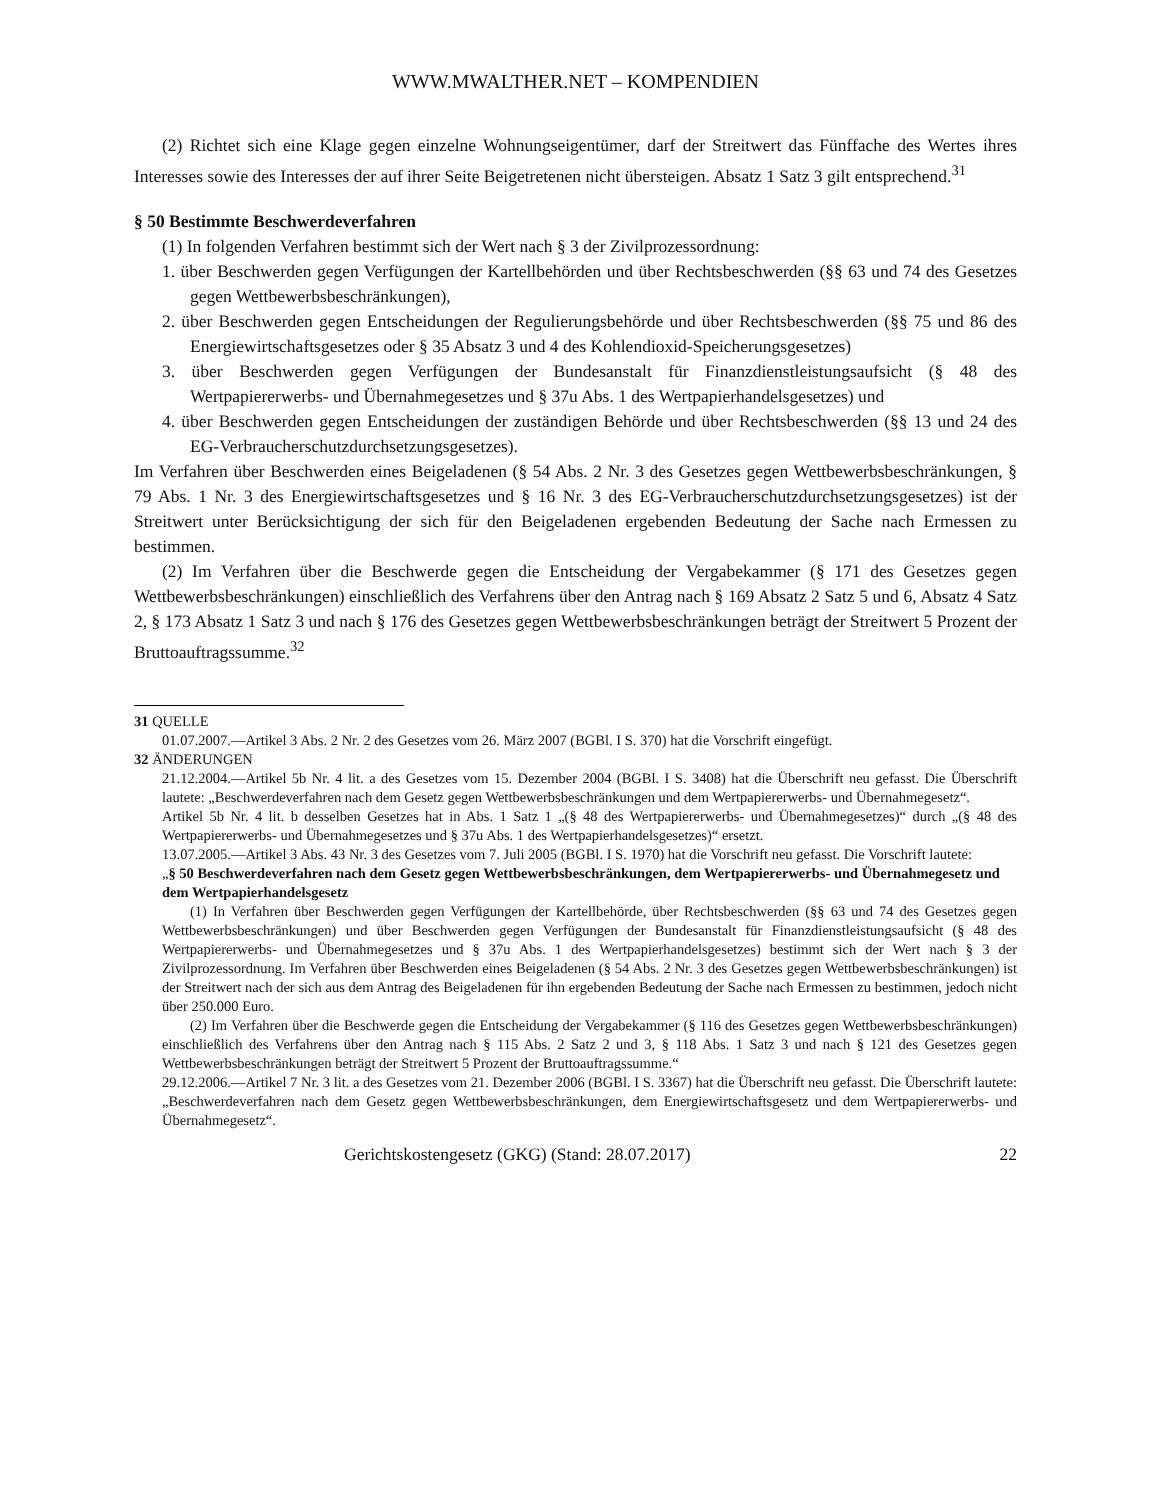WWW.MWALTHER.NET – KOMPENDIEN
(2) Richtet sich eine Klage gegen einzelne Wohnungseigentümer, darf der Streitwert das Fünffache des Wertes ihres Interesses sowie des Interesses der auf ihrer Seite Beigetretenen nicht übersteigen. Absatz 1 Satz 3 gilt entsprechend.<sup>31</sup>
§ 50 Bestimmte Beschwerdeverfahren
(1) In folgenden Verfahren bestimmt sich der Wert nach § 3 der Zivilprozessordnung:
1. über Beschwerden gegen Verfügungen der Kartellbehörden und über Rechtsbeschwerden (§§ 63 und 74 des Gesetzes gegen Wettbewerbsbeschränkungen),
2. über Beschwerden gegen Entscheidungen der Regulierungsbehörde und über Rechtsbeschwerden (§§ 75 und 86 des Energiewirtschaftsgesetzes oder § 35 Absatz 3 und 4 des Kohlendioxid-Speicherungsgesetzes)
3. über Beschwerden gegen Verfügungen der Bundesanstalt für Finanzdienstleistungsaufsicht (§ 48 des Wertpapiererwerbs- und Übernahmegesetzes und § 37u Abs. 1 des Wertpapierhandelsgesetzes) und
4. über Beschwerden gegen Entscheidungen der zuständigen Behörde und über Rechtsbeschwerden (§§ 13 und 24 des EG-Verbraucherschutzdurchsetzungsgesetzes).
Im Verfahren über Beschwerden eines Beigeladenen (§ 54 Abs. 2 Nr. 3 des Gesetzes gegen Wettbewerbsbeschränkungen, § 79 Abs. 1 Nr. 3 des Energiewirtschaftsgesetzes und § 16 Nr. 3 des EG-Verbraucherschutzdurchsetzungsgesetzes) ist der Streitwert unter Berücksichtigung der sich für den Beigeladenen ergebenden Bedeutung der Sache nach Ermessen zu bestimmen.
(2) Im Verfahren über die Beschwerde gegen die Entscheidung der Vergabekammer (§ 171 des Gesetzes gegen Wettbewerbsbeschränkungen) einschließlich des Verfahrens über den Antrag nach § 169 Absatz 2 Satz 5 und 6, Absatz 4 Satz 2, § 173 Absatz 1 Satz 3 und nach § 176 des Gesetzes gegen Wettbewerbsbeschränkungen beträgt der Streitwert 5 Prozent der Bruttoauftragssumme.<sup>32</sup>
31 QUELLE
01.07.2007.—Artikel 3 Abs. 2 Nr. 2 des Gesetzes vom 26. März 2007 (BGBl. I S. 370) hat die Vorschrift eingefügt.
32 ÄNDERUNGEN
21.12.2004.—Artikel 5b Nr. 4 lit. a des Gesetzes vom 15. Dezember 2004 (BGBl. I S. 3408) hat die Überschrift neu gefasst. Die Überschrift lautete: „Beschwerdeverfahren nach dem Gesetz gegen Wettbewerbsbeschränkungen und dem Wertpapiererwerbs- und Übernahmegesetz“.
Artikel 5b Nr. 4 lit. b desselben Gesetzes hat in Abs. 1 Satz 1 „(§ 48 des Wertpapiererwerbs- und Übernahmegesetzes)“ durch „(§ 48 des Wertpapiererwerbs- und Übernahmegesetzes und § 37u Abs. 1 des Wertpapierhandelsgesetzes)“ ersetzt.
13.07.2005.—Artikel 3 Abs. 43 Nr. 3 des Gesetzes vom 7. Juli 2005 (BGBl. I S. 1970) hat die Vorschrift neu gefasst. Die Vorschrift lautete:
„§ 50 Beschwerdeverfahren nach dem Gesetz gegen Wettbewerbsbeschränkungen, dem Wertpapiererwerbs- und Übernahmegesetz und dem Wertpapierhandelsgesetz
(1) In Verfahren über Beschwerden gegen Verfügungen der Kartellbehörde, über Rechtsbeschwerden (§§ 63 und 74 des Gesetzes gegen Wettbewerbsbeschränkungen) und über Beschwerden gegen Verfügungen der Bundesanstalt für Finanzdienstleistungsaufsicht (§ 48 des Wertpapiererwerbs- und Übernahmegesetzes und § 37u Abs. 1 des Wertpapierhandelsgesetzes) bestimmt sich der Wert nach § 3 der Zivilprozessordnung. Im Verfahren über Beschwerden eines Beigeladenen (§ 54 Abs. 2 Nr. 3 des Gesetzes gegen Wettbewerbsbeschränkungen) ist der Streitwert nach der sich aus dem Antrag des Beigeladenen für ihn ergebenden Bedeutung der Sache nach Ermessen zu bestimmen, jedoch nicht über 250.000 Euro.
(2) Im Verfahren über die Beschwerde gegen die Entscheidung der Vergabekammer (§ 116 des Gesetzes gegen Wettbewerbsbeschränkungen) einschließlich des Verfahrens über den Antrag nach § 115 Abs. 2 Satz 2 und 3, § 118 Abs. 1 Satz 3 und nach § 121 des Gesetzes gegen Wettbewerbsbeschränkungen beträgt der Streitwert 5 Prozent der Bruttoauftragssumme.“
29.12.2006.—Artikel 7 Nr. 3 lit. a des Gesetzes vom 21. Dezember 2006 (BGBl. I S. 3367) hat die Überschrift neu gefasst. Die Überschrift lautete: „Beschwerdeverfahren nach dem Gesetz gegen Wettbewerbsbeschränkungen, dem Energiewirtschaftsgesetz und dem Wertpapiererwerbs- und Übernahmegesetz“.
Gerichtskostengesetz (GKG) (Stand: 28.07.2017) 22